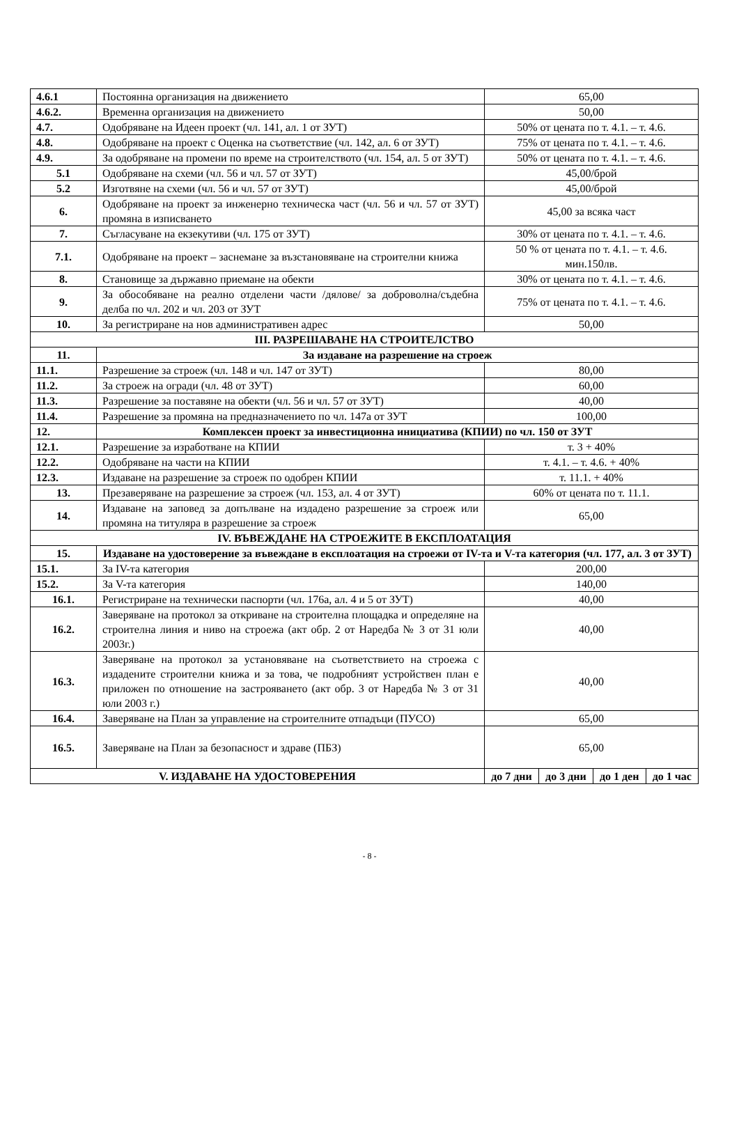| 4.6.1 | Постоянна организация на движението | 65,00 | | | |
| 4.6.2. | Временна организация на движението | 50,00 | | | |
| 4.7. | Одобряване на Идеен проект (чл. 141, ал. 1 от ЗУТ) | 50% от цената по т. 4.1. – т. 4.6. | | | |
| 4.8. | Одобряване на проект с Оценка на съответствие (чл. 142, ал. 6 от ЗУТ) | 75% от цената по т. 4.1. – т. 4.6. | | | |
| 4.9. | За одобряване на промени по време на строителството (чл. 154, ал. 5 от ЗУТ) | 50% от цената по т. 4.1. – т. 4.6. | | | |
| 5.1 | Одобряване на схеми (чл. 56 и чл. 57 от ЗУТ) | 45,00/брой | | | |
| 5.2 | Изготвяне на схеми (чл. 56 и чл. 57 от ЗУТ) | 45,00/брой | | | |
| 6. | Одобряване на проект за инженерно техническа част (чл. 56 и чл. 57 от ЗУТ) промяна в изписването | 45,00 за всяка част | | | |
| 7. | Съгласуване на екзекутиви (чл. 175 от ЗУТ) | 30% от цената по т. 4.1. – т. 4.6. | | | |
| 7.1. | Одобряване на проект – заснемане за възстановяване на строителни книжа | 50 % от цената по т. 4.1. – т. 4.6. мин.150лв. | | | |
| 8. | Становище за държавно приемане на обекти | 30% от цената по т. 4.1. – т. 4.6. | | | |
| 9. | За обособяване на реално отделени части /дялове/ за доброволна/съдебна делба по чл. 202 и чл. 203 от ЗУТ | 75% от цената по т. 4.1. – т. 4.6. | | | |
| 10. | За регистриране на нов административен адрес | 50,00 | | | |
| III. РАЗРЕШАВАНЕ НА СТРОИТЕЛСТВО | | | | | |
| 11. | За издаване на разрешение на строеж | | | | |
| 11.1. | Разрешение за строеж (чл. 148 и чл. 147 от ЗУТ) | 80,00 | | | |
| 11.2. | За строеж на огради (чл. 48 от ЗУТ) | 60,00 | | | |
| 11.3. | Разрешение за поставяне на обекти (чл. 56 и чл. 57 от ЗУТ) | 40,00 | | | |
| 11.4. | Разрешение за промяна на предназначението по чл. 147а от ЗУТ | 100,00 | | | |
| 12. | Комплексен проект за инвестиционна инициатива (КПИИ) по чл. 150 от ЗУТ | | | | |
| 12.1. | Разрешение за изработване на КПИИ | т. 3 + 40% | | | |
| 12.2. | Одобряване на части на КПИИ | т. 4.1. – т. 4.6. + 40% | | | |
| 12.3. | Издаване на разрешение за строеж по одобрен КПИИ | т. 11.1. + 40% | | | |
| 13. | Презаверяване на разрешение за строеж (чл. 153, ал. 4 от ЗУТ) | 60% от цената по т. 11.1. | | | |
| 14. | Издаване на заповед за допълване на издадено разрешение за строеж или промяна на титуляра в разрешение за строеж | 65,00 | | | |
| IV. ВЪВЕЖДАНЕ НА СТРОЕЖИТЕ В ЕКСПЛОАТАЦИЯ | | | | | |
| 15. | Издаване на удостоверение за въвеждане в експлоатация на строежи от IV-та и V-та категория (чл. 177, ал. 3 от ЗУТ) | | | | |
| 15.1. | За IV-та категория | 200,00 | | | |
| 15.2. | За V-та категория | 140,00 | | | |
| 16.1. | Регистриране на технически паспорти (чл. 176а, ал. 4 и 5 от ЗУТ) | 40,00 | | | |
| 16.2. | Заверяване на протокол за откриване на строителна площадка и определяне на строителна линия и ниво на строежа (акт обр. 2 от Наредба № 3 от 31 юли 2003г.) | 40,00 | | | |
| 16.3. | Заверяване на протокол за установяване на съответствието на строежа с издадените строителни книжа и за това, че подробният устройствен план е приложен по отношение на застрояването (акт обр. 3 от Наредба № 3 от 31 юли 2003 г.) | 40,00 | | | |
| 16.4. | Заверяване на План за управление на строителните отпадъци (ПУСО) | 65,00 | | | |
| 16.5. | Заверяване на План за безопасност и здраве (ПБЗ) | 65,00 | | | |
| V. ИЗДАВАНЕ НА УДОСТОВЕРЕНИЯ | | до 7 дни | до 3 дни | до 1 ден | до 1 час |
- 8 -